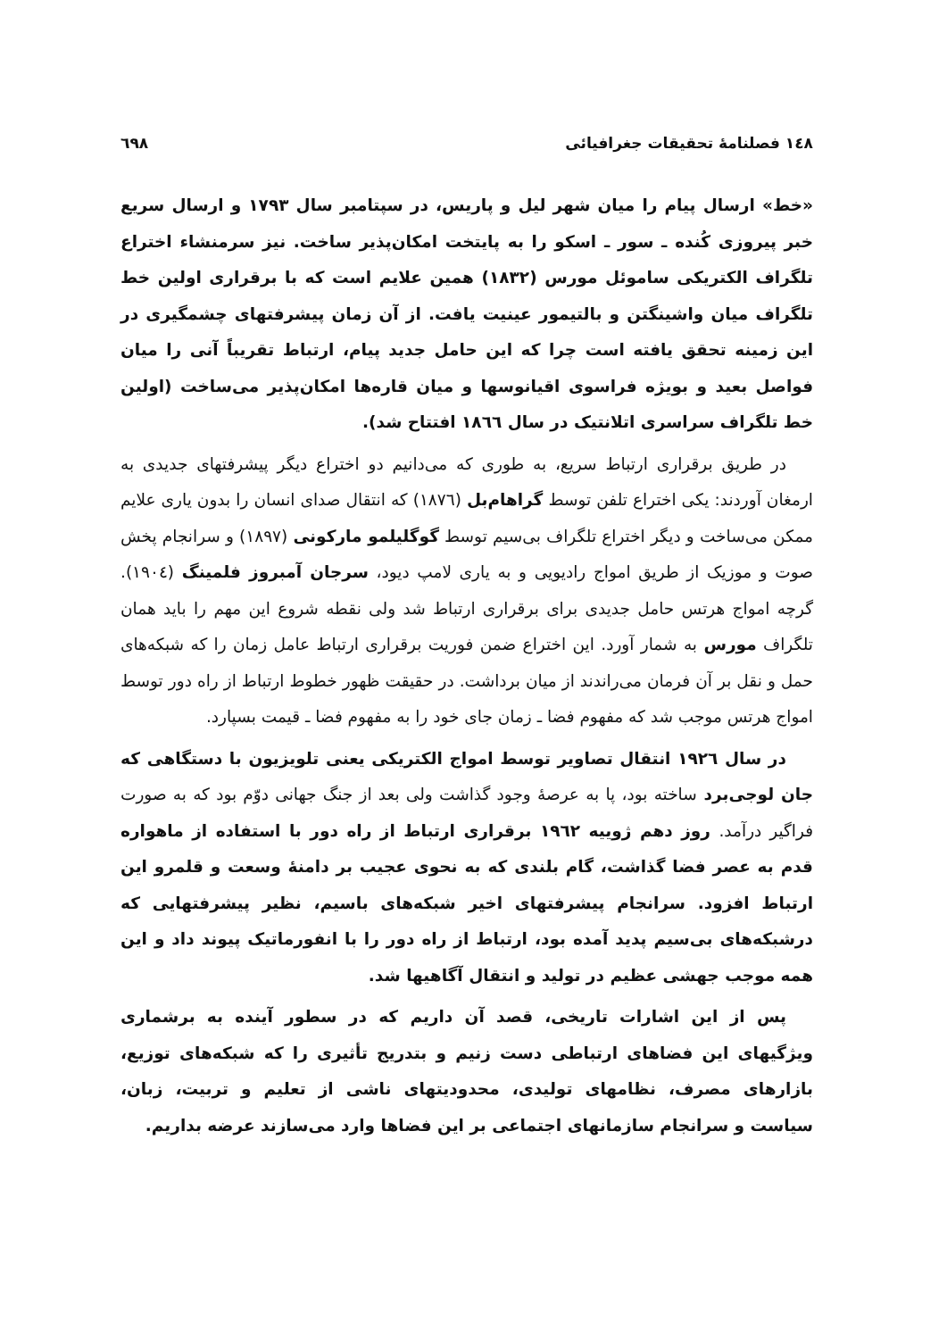١٤٨ فصلنامهٔ تحقیقات جغرافیائی ٦٩٨
«خط» ارسال پیام را میان شهر لیل و پاریس، در سپتامبر سال ۱۷۹۳ و ارسال سریع خبر پیروزی کُنده ـ سور ـ اسکو را به پایتخت امکان‌پذیر ساخت. نیز سرمنشاء اختراع تلگراف الکتریکی ساموئل مورس (۱۸۳۲) همین علایم است که با برقراری اولین خط تلگراف میان واشینگتن و بالتیمور عینیت یافت. از آن زمان پیشرفتهای چشمگیری در این زمینه تحقق یافته است چرا که این حامل جدید پیام، ارتباط تقریباً آنی را میان فواصل بعید و بویژه فراسوی اقیانوسها و میان قاره‌ها امکان‌پذیر می‌ساخت (اولین خط تلگراف سراسری اتلانتیک در سال ۱۸٦٦ افتتاح شد).
در طریق برقراری ارتباط سریع، به طوری که می‌دانیم دو اختراع دیگر پیشرفتهای جدیدی به ارمغان آوردند: یکی اختراع تلفن توسط گراهام‌بل (۱۸۷٦) که انتقال صدای انسان را بدون یاری علایم ممکن می‌ساخت و دیگر اختراع تلگراف بی‌سیم توسط گوگلیلمو مارکونی (۱۸۹۷) و سرانجام پخش صوت و موزیک از طریق امواج رادیویی و به یاری لامپ دیود، سرجان آمبروز فلمینگ (۱۹۰٤). گرچه امواج هرتس حامل جدیدی برای برقراری ارتباط شد ولی نقطه شروع این مهم را باید همان تلگراف مورس به شمار آورد. این اختراع ضمن فوریت برقراری ارتباط عامل زمان را که شبکه‌های حمل و نقل بر آن فرمان می‌راندند از میان برداشت. در حقیقت ظهور خطوط ارتباط از راه دور توسط امواج هرتس موجب شد که مفهوم فضا ـ زمان جای خود را به مفهوم فضا ـ قیمت بسپارد.
در سال ۱۹۲٦ انتقال تصاویر توسط امواج الکتریکی یعنی تلویزیون با دستگاهی که جان لوجی‌برد ساخته بود، پا به عرصهٔ وجود گذاشت ولی بعد از جنگ جهانی دوّم بود که به صورت فراگیر درآمد. روز دهم ژوییه ۱۹٦۲ برقراری ارتباط از راه دور با استفاده از ماهواره قدم به عصر فضا گذاشت، گام بلندی که به نحوی عجیب بر دامنهٔ وسعت و قلمرو این ارتباط افزود. سرانجام پیشرفتهای اخیر شبکه‌های باسیم، نظیر پیشرفتهایی که درشبکه‌های بی‌سیم پدید آمده بود، ارتباط از راه دور را با انفورماتیک پیوند داد و این همه موجب جهشی عظیم در تولید و انتقال آگاهیها شد.
پس از این اشارات تاریخی، قصد آن داریم که در سطور آینده به برشماری ویژگیهای این فضاهای ارتباطی دست زنیم و بتدریج تأثیری را که شبکه‌های توزیع، بازارهای مصرف، نظامهای تولیدی، محدودیتهای ناشی از تعلیم و تربیت، زبان، سیاست و سرانجام سازمانهای اجتماعی بر این فضاها وارد می‌سازند عرضه بداریم.